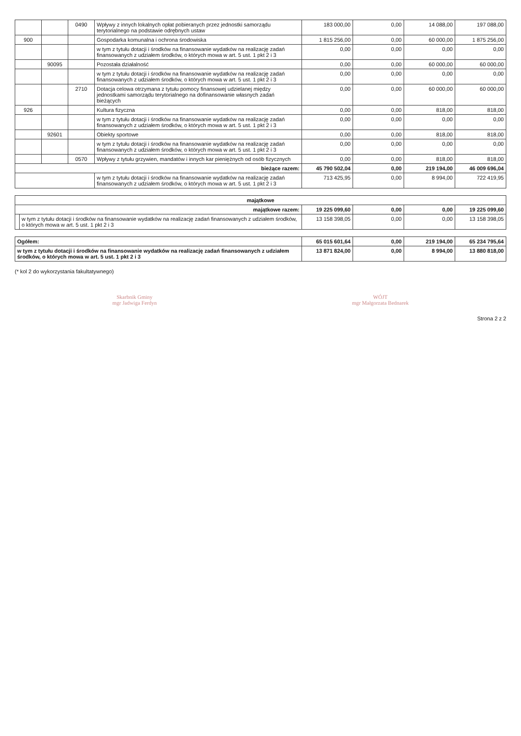| | | 0490 | Wpływy z innych lokalnych opłat pobieranych przez jednostki samorządu terytorialnego na podstawie odrębnych ustaw | 183 000,00 | 0,00 | 14 088,00 | 197 088,00 |
| 900 | | | Gospodarka komunalna i ochrona środowiska | 1 815 256,00 | 0,00 | 60 000,00 | 1 875 256,00 |
| | | | w tym z tytułu dotacji i środków na finansowanie wydatków na realizację zadań finansowanych z udziałem środków, o których mowa w art. 5 ust. 1 pkt 2 i 3 | 0,00 | 0,00 | 0,00 | 0,00 |
| | 90095 | | Pozostała działalność | 0,00 | 0,00 | 60 000,00 | 60 000,00 |
| | | | w tym z tytułu dotacji i środków na finansowanie wydatków na realizację zadań finansowanych z udziałem środków, o których mowa w art. 5 ust. 1 pkt 2 i 3 | 0,00 | 0,00 | 0,00 | 0,00 |
| | | 2710 | Dotacja celowa otrzymana z tytułu pomocy finansowej udzielanej między jednostkami samorządu terytorialnego na dofinansowanie własnych zadań bieżących | 0,00 | 0,00 | 60 000,00 | 60 000,00 |
| 926 | | | Kultura fizyczna | 0,00 | 0,00 | 818,00 | 818,00 |
| | | | w tym z tytułu dotacji i środków na finansowanie wydatków na realizację zadań finansowanych z udziałem środków, o których mowa w art. 5 ust. 1 pkt 2 i 3 | 0,00 | 0,00 | 0,00 | 0,00 |
| | 92601 | | Obiekty sportowe | 0,00 | 0,00 | 818,00 | 818,00 |
| | | | w tym z tytułu dotacji i środków na finansowanie wydatków na realizację zadań finansowanych z udziałem środków, o których mowa w art. 5 ust. 1 pkt 2 i 3 | 0,00 | 0,00 | 0,00 | 0,00 |
| | | 0570 | Wpływy z tytułu grzywien, mandatów i innych kar pieniężnych od osób fizycznych | 0,00 | 0,00 | 818,00 | 818,00 |
| bieżące razem: | | | | 45 790 502,04 | 0,00 | 219 194,00 | 46 009 696,04 |
| | | | w tym z tytułu dotacji i środków na finansowanie wydatków na realizację zadań finansowanych z udziałem środków, o których mowa w art. 5 ust. 1 pkt 2 i 3 | 713 425,95 | 0,00 | 8 994,00 | 722 419,95 |
| majątkowe | | | | | |
| majątkowe razem: | | 19 225 099,60 | 0,00 | 0,00 | 19 225 099,60 |
| | w tym z tytułu dotacji i środków na finansowanie wydatków na realizację zadań finansowanych z udziałem środków, o których mowa w art. 5 ust. 1 pkt 2 i 3 | 13 158 398,05 | 0,00 | 0,00 | 13 158 398,05 |
| Ogółem: | 65 015 601,64 | 0,00 | 219 194,00 | 65 234 795,64 |
| w tym z tytułu dotacji i środków na finansowanie wydatków na realizację zadań finansowanych z udziałem środków, o których mowa w art. 5 ust. 1 pkt 2 i 3 | 13 871 824,00 | 0,00 | 8 994,00 | 13 880 818,00 |
(* kol 2 do wykorzystania fakultatywnego)
Skarbnik Gminy
mgr Jadwiga Ferdyn
WÓJT
mgr Małgorzata Bednarek
Strona 2 z 2